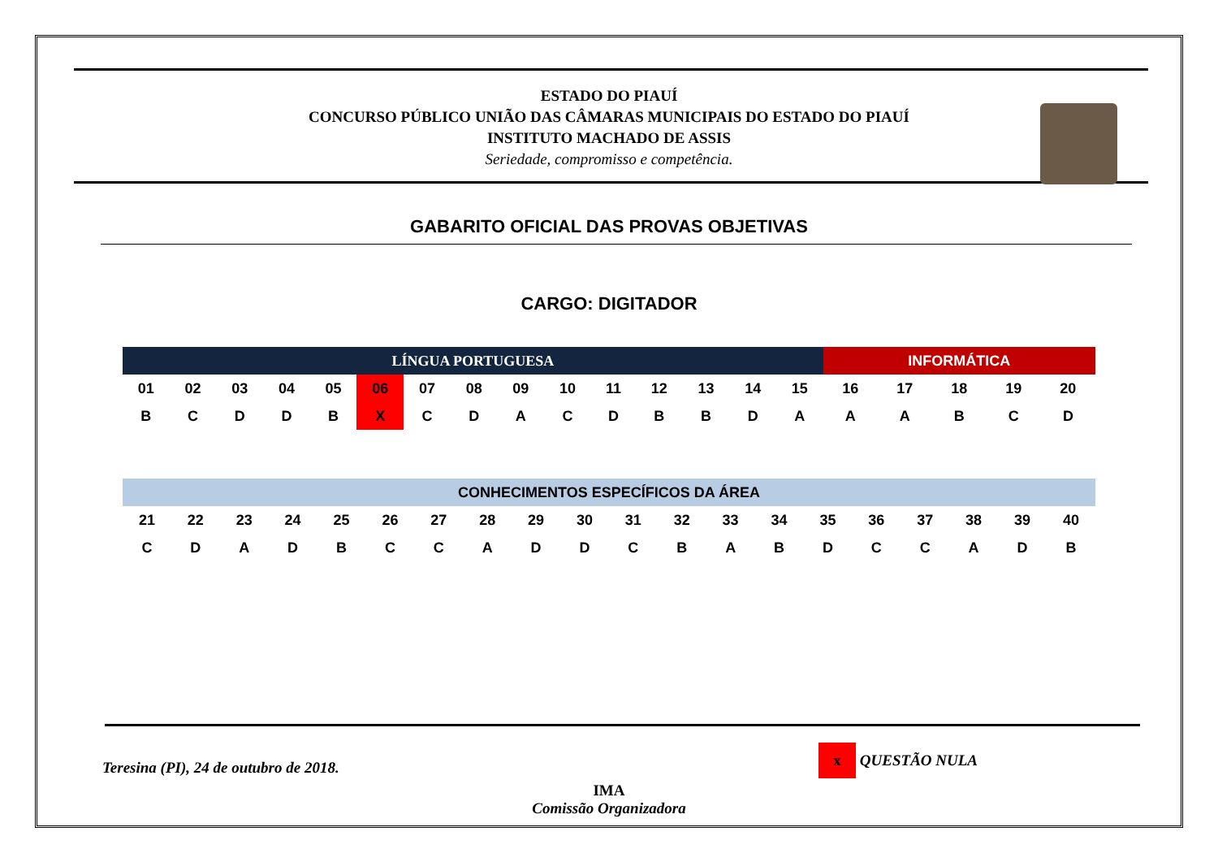ESTADO DO PIAUÍ
CONCURSO PÚBLICO UNIÃO DAS CÂMARAS MUNICIPAIS DO ESTADO DO PIAUÍ
INSTITUTO MACHADO DE ASSIS
Seriedade, compromisso e competência.
GABARITO OFICIAL DAS PROVAS OBJETIVAS
CARGO: DIGITADOR
| LÍNGUA PORTUGUESA | | | | | | | | | | | | | | | INFORMÁTICA | | | | |
| --- | --- | --- | --- | --- | --- | --- | --- | --- | --- | --- | --- | --- | --- | --- | --- | --- | --- | --- | --- |
| 01 | 02 | 03 | 04 | 05 | 06 | 07 | 08 | 09 | 10 | 11 | 12 | 13 | 14 | 15 | 16 | 17 | 18 | 19 | 20 |
| B | C | D | D | B | X | C | D | A | C | D | B | B | D | A | A | A | B | C | D |
| CONHECIMENTOS ESPECÍFICOS DA ÁREA | | | | | | | | | | | | | | | | | | | |
| --- | --- | --- | --- | --- | --- | --- | --- | --- | --- | --- | --- | --- | --- | --- | --- | --- | --- | --- | --- |
| 21 | 22 | 23 | 24 | 25 | 26 | 27 | 28 | 29 | 30 | 31 | 32 | 33 | 34 | 35 | 36 | 37 | 38 | 39 | 40 |
| C | D | A | D | B | C | C | A | D | D | C | B | A | B | D | C | C | A | D | B |
Teresina (PI), 24 de outubro de 2018. x QUESTÃO NULA
IMA
Comissão Organizadora